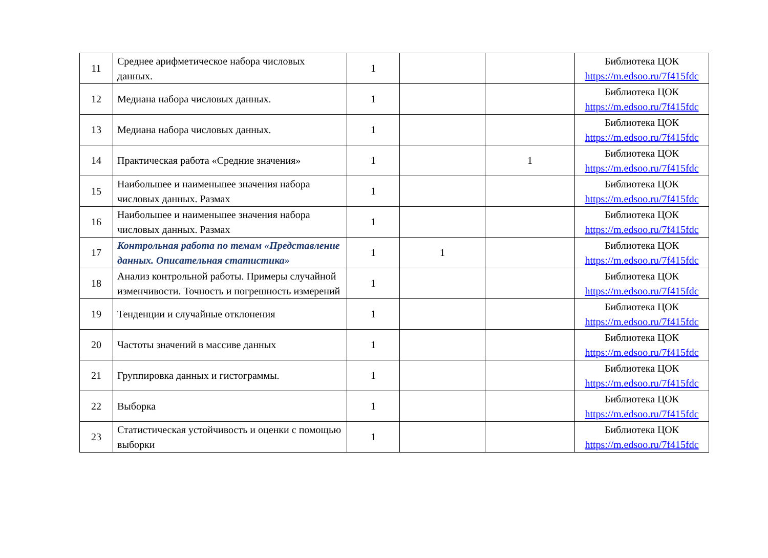| 11 | Среднее арифметическое набора числовых данных. | 1 | | | Библиотека ЦОК https://m.edsoo.ru/7f415fdc |
| 12 | Медиана набора числовых данных. | 1 | | | Библиотека ЦОК https://m.edsoo.ru/7f415fdc |
| 13 | Медиана набора числовых данных. | 1 | | | Библиотека ЦОК https://m.edsoo.ru/7f415fdc |
| 14 | Практическая работа «Средние значения» | 1 | | 1 | Библиотека ЦОК https://m.edsoo.ru/7f415fdc |
| 15 | Наибольшее и наименьшее значения набора числовых данных. Размах | 1 | | | Библиотека ЦОК https://m.edsoo.ru/7f415fdc |
| 16 | Наибольшее и наименьшее значения набора числовых данных. Размах | 1 | | | Библиотека ЦОК https://m.edsoo.ru/7f415fdc |
| 17 | Контрольная работа по темам «Представление данных. Описательная статистика» | 1 | 1 | | Библиотека ЦОК https://m.edsoo.ru/7f415fdc |
| 18 | Анализ контрольной работы. Примеры случайной изменчивости. Точность и погрешность измерений | 1 | | | Библиотека ЦОК https://m.edsoo.ru/7f415fdc |
| 19 | Тенденции и случайные отклонения | 1 | | | Библиотека ЦОК https://m.edsoo.ru/7f415fdc |
| 20 | Частоты значений в массиве данных | 1 | | | Библиотека ЦОК https://m.edsoo.ru/7f415fdc |
| 21 | Группировка данных и гистограммы. | 1 | | | Библиотека ЦОК https://m.edsoo.ru/7f415fdc |
| 22 | Выборка | 1 | | | Библиотека ЦОК https://m.edsoo.ru/7f415fdc |
| 23 | Статистическая устойчивость и оценки с помощью выборки | 1 | | | Библиотека ЦОК https://m.edsoo.ru/7f415fdc |